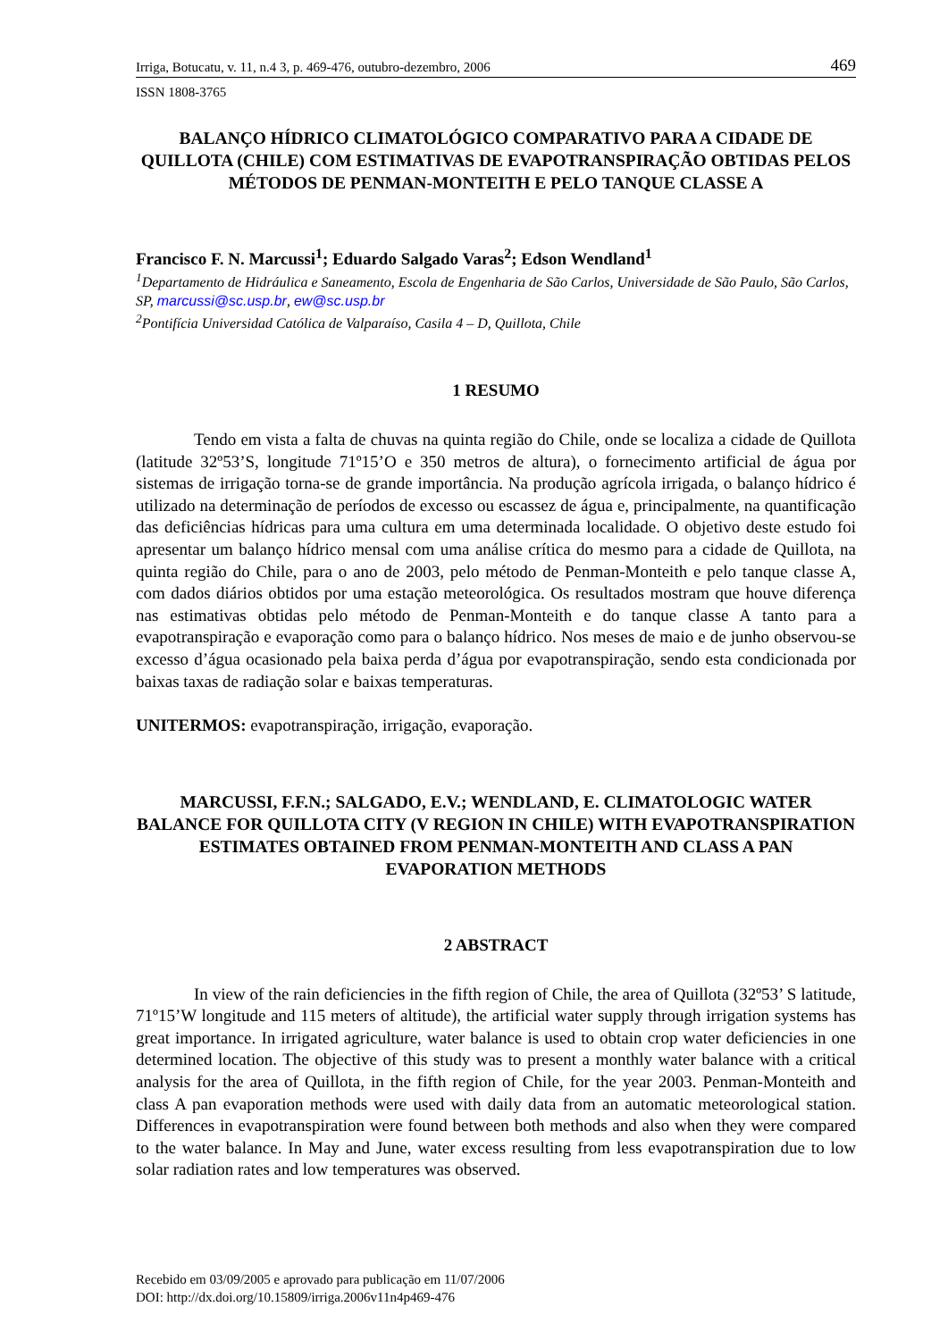Irriga, Botucatu, v. 11, n.4 3, p. 469-476, outubro-dezembro, 2006 469
ISSN 1808-3765
BALANÇO HÍDRICO CLIMATOLÓGICO COMPARATIVO PARA A CIDADE DE QUILLOTA (CHILE) COM ESTIMATIVAS DE EVAPOTRANSPIRAÇÃO OBTIDAS PELOS MÉTODOS DE PENMAN-MONTEITH E PELO TANQUE CLASSE A
Francisco F. N. Marcussi<sup>1</sup>; Eduardo Salgado Varas<sup>2</sup>; Edson Wendland<sup>1</sup>
<sup>1</sup> Departamento de Hidráulica e Saneamento, Escola de Engenharia de São Carlos, Universidade de São Paulo, São Carlos, SP, marcussi@sc.usp.br, ew@sc.usp.br
<sup>2</sup> Pontifícia Universidad Católica de Valparaíso, Casila 4 – D, Quillota, Chile
1 RESUMO
Tendo em vista a falta de chuvas na quinta região do Chile, onde se localiza a cidade de Quillota (latitude 32º53’S, longitude 71º15’O e 350 metros de altura), o fornecimento artificial de água por sistemas de irrigação torna-se de grande importância. Na produção agrícola irrigada, o balanço hídrico é utilizado na determinação de períodos de excesso ou escassez de água e, principalmente, na quantificação das deficiências hídricas para uma cultura em uma determinada localidade. O objetivo deste estudo foi apresentar um balanço hídrico mensal com uma análise crítica do mesmo para a cidade de Quillota, na quinta região do Chile, para o ano de 2003, pelo método de Penman-Monteith e pelo tanque classe A, com dados diários obtidos por uma estação meteorológica. Os resultados mostram que houve diferença nas estimativas obtidas pelo método de Penman-Monteith e do tanque classe A tanto para a evapotranspiração e evaporação como para o balanço hídrico. Nos meses de maio e de junho observou-se excesso d’água ocasionado pela baixa perda d’água por evapotranspiração, sendo esta condicionada por baixas taxas de radiação solar e baixas temperaturas.
UNITERMOS: evapotranspiração, irrigação, evaporação.
MARCUSSI, F.F.N.; SALGADO, E.V.; WENDLAND, E. CLIMATOLOGIC WATER BALANCE FOR QUILLOTA CITY (V REGION IN CHILE) WITH EVAPOTRANSPIRATION ESTIMATES OBTAINED FROM PENMAN-MONTEITH AND CLASS A PAN EVAPORATION METHODS
2 ABSTRACT
In view of the rain deficiencies in the fifth region of Chile, the area of Quillota (32º53’ S latitude, 71º15’W longitude and 115 meters of altitude), the artificial water supply through irrigation systems has great importance. In irrigated agriculture, water balance is used to obtain crop water deficiencies in one determined location. The objective of this study was to present a monthly water balance with a critical analysis for the area of Quillota, in the fifth region of Chile, for the year 2003. Penman-Monteith and class A pan evaporation methods were used with daily data from an automatic meteorological station. Differences in evapotranspiration were found between both methods and also when they were compared to the water balance. In May and June, water excess resulting from less evapotranspiration due to low solar radiation rates and low temperatures was observed.
Recebido em 03/09/2005 e aprovado para publicação em 11/07/2006
DOI: http://dx.doi.org/10.15809/irriga.2006v11n4p469-476